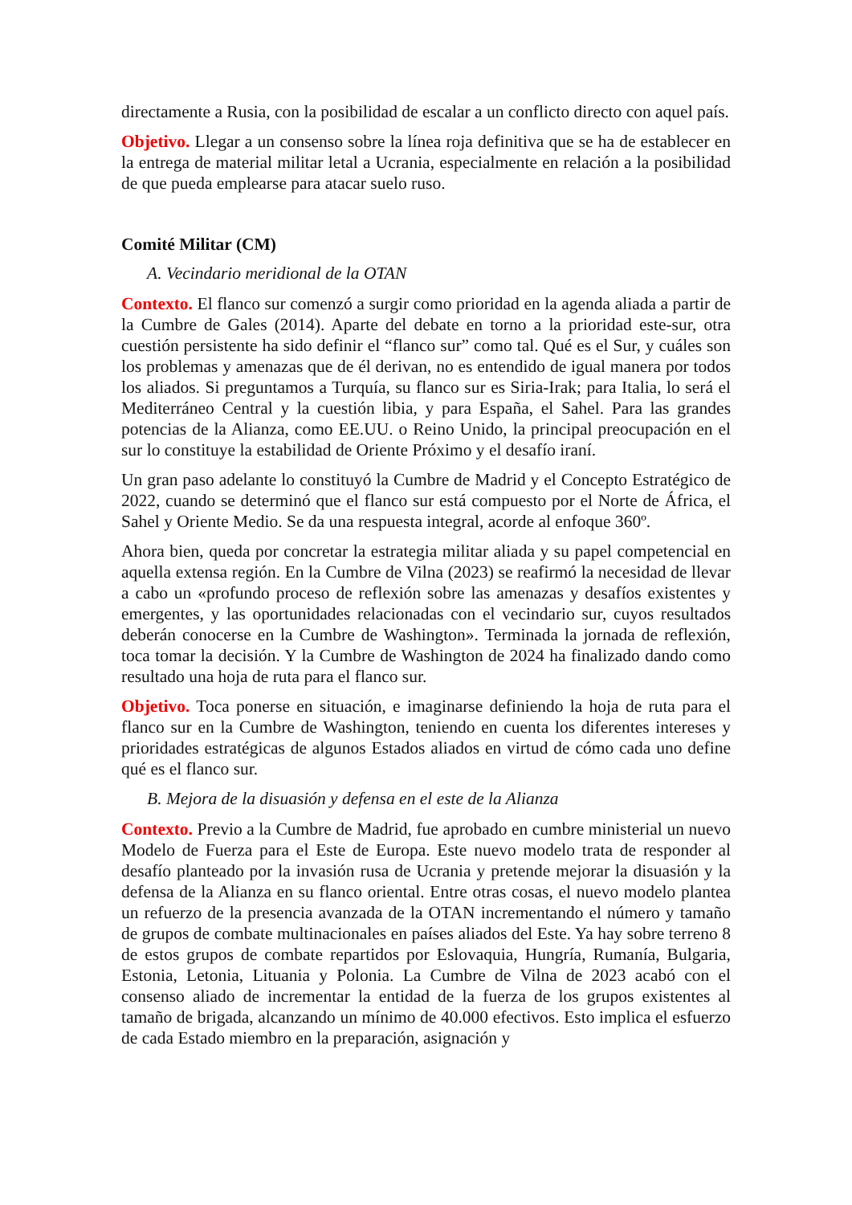directamente a Rusia, con la posibilidad de escalar a un conflicto directo con aquel país.
Objetivo. Llegar a un consenso sobre la línea roja definitiva que se ha de establecer en la entrega de material militar letal a Ucrania, especialmente en relación a la posibilidad de que pueda emplearse para atacar suelo ruso.
Comité Militar (CM)
A. Vecindario meridional de la OTAN
Contexto. El flanco sur comenzó a surgir como prioridad en la agenda aliada a partir de la Cumbre de Gales (2014). Aparte del debate en torno a la prioridad este-sur, otra cuestión persistente ha sido definir el “flanco sur” como tal. Qué es el Sur, y cuáles son los problemas y amenazas que de él derivan, no es entendido de igual manera por todos los aliados. Si preguntamos a Turquía, su flanco sur es Siria-Irak; para Italia, lo será el Mediterráneo Central y la cuestión libia, y para España, el Sahel. Para las grandes potencias de la Alianza, como EE.UU. o Reino Unido, la principal preocupación en el sur lo constituye la estabilidad de Oriente Próximo y el desafío iraní.
Un gran paso adelante lo constituyó la Cumbre de Madrid y el Concepto Estratégico de 2022, cuando se determinó que el flanco sur está compuesto por el Norte de África, el Sahel y Oriente Medio. Se da una respuesta integral, acorde al enfoque 360º.
Ahora bien, queda por concretar la estrategia militar aliada y su papel competencial en aquella extensa región. En la Cumbre de Vilna (2023) se reafirmó la necesidad de llevar a cabo un «profundo proceso de reflexión sobre las amenazas y desafíos existentes y emergentes, y las oportunidades relacionadas con el vecindario sur, cuyos resultados deberán conocerse en la Cumbre de Washington». Terminada la jornada de reflexión, toca tomar la decisión. Y la Cumbre de Washington de 2024 ha finalizado dando como resultado una hoja de ruta para el flanco sur.
Objetivo. Toca ponerse en situación, e imaginarse definiendo la hoja de ruta para el flanco sur en la Cumbre de Washington, teniendo en cuenta los diferentes intereses y prioridades estratégicas de algunos Estados aliados en virtud de cómo cada uno define qué es el flanco sur.
B. Mejora de la disuasión y defensa en el este de la Alianza
Contexto. Previo a la Cumbre de Madrid, fue aprobado en cumbre ministerial un nuevo Modelo de Fuerza para el Este de Europa. Este nuevo modelo trata de responder al desafío planteado por la invasión rusa de Ucrania y pretende mejorar la disuasión y la defensa de la Alianza en su flanco oriental. Entre otras cosas, el nuevo modelo plantea un refuerzo de la presencia avanzada de la OTAN incrementando el número y tamaño de grupos de combate multinacionales en países aliados del Este. Ya hay sobre terreno 8 de estos grupos de combate repartidos por Eslovaquia, Hungría, Rumanía, Bulgaria, Estonia, Letonia, Lituania y Polonia. La Cumbre de Vilna de 2023 acabó con el consenso aliado de incrementar la entidad de la fuerza de los grupos existentes al tamaño de brigada, alcanzando un mínimo de 40.000 efectivos. Esto implica el esfuerzo de cada Estado miembro en la preparación, asignación y